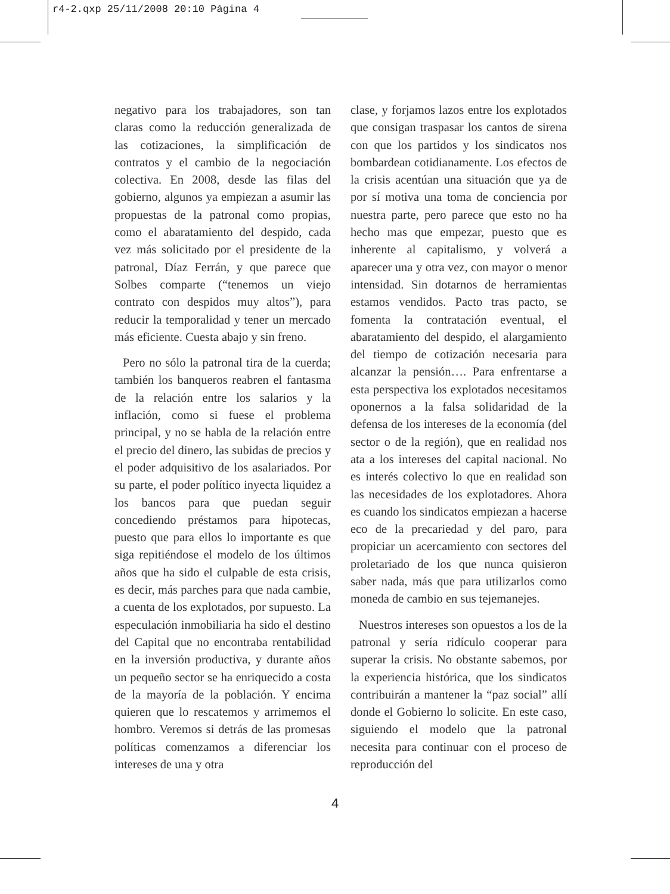r4-2.qxp 25/11/2008 20:10 Página 4
negativo para los trabajadores, son tan claras como la reducción generalizada de las cotizaciones, la simplificación de contratos y el cambio de la negociación colectiva. En 2008, desde las filas del gobierno, algunos ya empiezan a asumir las propuestas de la patronal como propias, como el abaratamiento del despido, cada vez más solicitado por el presidente de la patronal, Díaz Ferrán, y que parece que Solbes comparte (“tenemos un viejo contrato con despidos muy altos”), para reducir la temporalidad y tener un mercado más eficiente. Cuesta abajo y sin freno.
Pero no sólo la patronal tira de la cuerda; también los banqueros reabren el fantasma de la relación entre los salarios y la inflación, como si fuese el problema principal, y no se habla de la relación entre el precio del dinero, las subidas de precios y el poder adquisitivo de los asalariados. Por su parte, el poder político inyecta liquidez a los bancos para que puedan seguir concediendo préstamos para hipotecas, puesto que para ellos lo importante es que siga repitiéndose el modelo de los últimos años que ha sido el culpable de esta crisis, es decir, más parches para que nada cambie, a cuenta de los explotados, por supuesto. La especulación inmobiliaria ha sido el destino del Capital que no encontraba rentabilidad en la inversión productiva, y durante años un pequeño sector se ha enriquecido a costa de la mayoría de la población. Y encima quieren que lo rescatemos y arrimemos el hombro. Veremos si detrás de las promesas políticas comenzamos a diferenciar los intereses de una y otra
clase, y forjamos lazos entre los explotados que consigan traspasar los cantos de sirena con que los partidos y los sindicatos nos bombardean cotidianamente. Los efectos de la crisis acentúan una situación que ya de por sí motiva una toma de conciencia por nuestra parte, pero parece que esto no ha hecho mas que empezar, puesto que es inherente al capitalismo, y volverá a aparecer una y otra vez, con mayor o menor intensidad. Sin dotarnos de herramientas estamos vendidos. Pacto tras pacto, se fomenta la contratación eventual, el abaratamiento del despido, el alargamiento del tiempo de cotización necesaria para alcanzar la pensión…. Para enfrentarse a esta perspectiva los explotados necesitamos oponernos a la falsa solidaridad de la defensa de los intereses de la economía (del sector o de la región), que en realidad nos ata a los intereses del capital nacional. No es interés colectivo lo que en realidad son las necesidades de los explotadores. Ahora es cuando los sindicatos empiezan a hacerse eco de la precariedad y del paro, para propiciar un acercamiento con sectores del proletariado de los que nunca quisieron saber nada, más que para utilizarlos como moneda de cambio en sus tejemanejes.
Nuestros intereses son opuestos a los de la patronal y sería ridículo cooperar para superar la crisis. No obstante sabemos, por la experiencia histórica, que los sindicatos contribuirán a mantener la “paz social” allí donde el Gobierno lo solicite. En este caso, siguiendo el modelo que la patronal necesita para continuar con el proceso de reproducción del
4